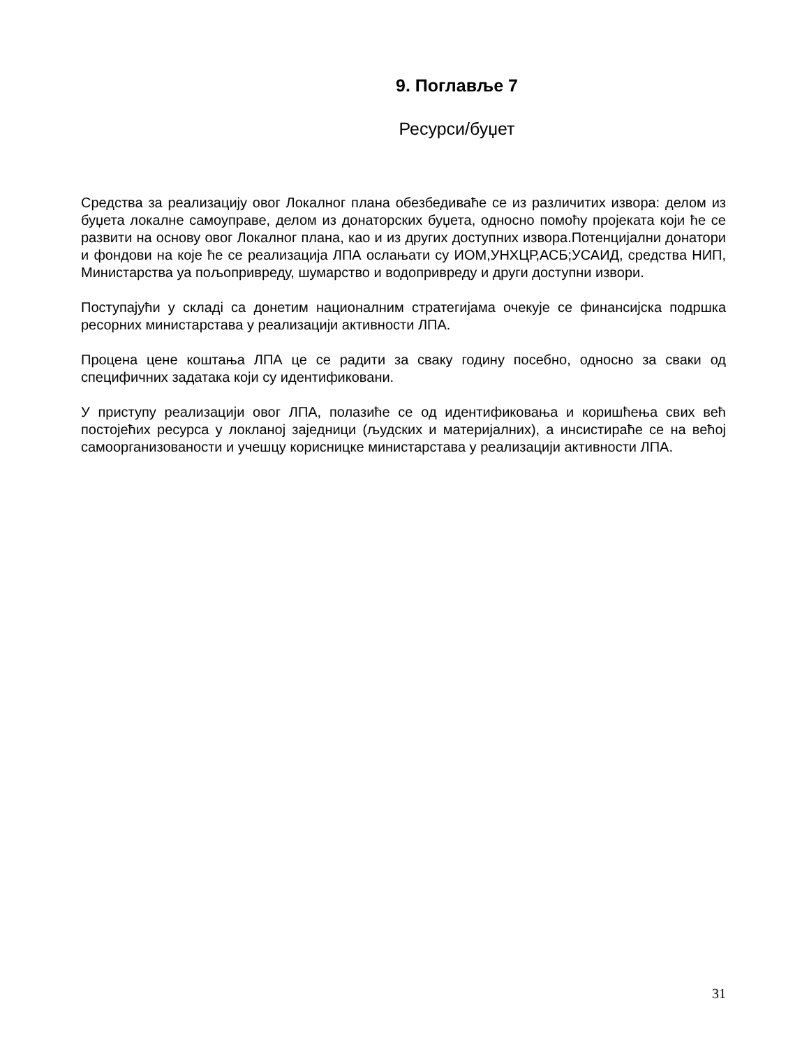9. Поглавље 7
Ресурси/буџет
Средства за реализацију овог Локалног плана обезбедиваће се из различитих извора: делом из буџета локалне самоуправе, делом из донаторских буџета, односно помоћу пројеката који ће се развити на основу овог Локалног плана, као и из других доступних извора.Потенцијални донатори и фондови на које ће се реализација ЛПА ослањати су ИОМ,УНХЦР,АСБ;УСАИД, средства НИП, Министарства уа пољопривреду, шумарство и водопривреду и други доступни извори.
Поступајући у складi са донетим националним стратегијама очекује се финансијска подршка ресорних министарстава у реализацији активности ЛПА.
Процена цене коштања ЛПА це се радити за сваку годину посебно, односно за сваки од специфичних задатака који су идентификовани.
У приступу реализацији овог ЛПА, полазиће се од идентификовања и коришћења свих већ постојећих ресурса у локланој заједници (људских и материјалних), а инсистираће се на већој самоорганизованости и учешцу корисницке министарстава у реализацији активности ЛПА.
31